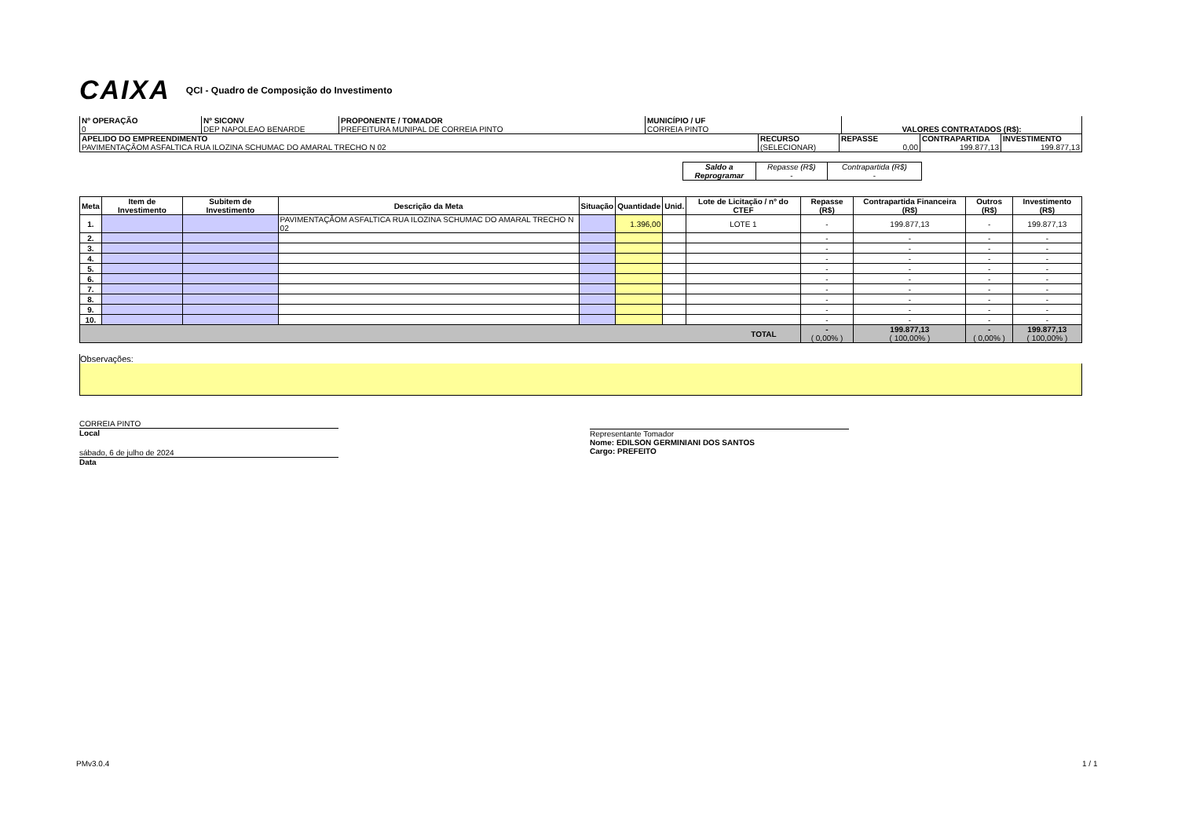CAIXA QCI - Quadro de Composição do Investimento
| Nº OPERAÇÃO 0 | Nº SICONV DEP NAPOLEAO BENARDE | PROPONENTE / TOMADOR PREFEITURA MUNIPAL DE CORREIA PINTO | MUNICÍPIO / UF CORREIA PINTO | VALORES CONTRATADOS (R$): |
| APELIDO DO EMPREENDIMENTO PAVIMENTAÇÃOM ASFALTICA RUA ILOZINA SCHUMAC DO AMARAL TRECHO N 02 | RECURSO (SELECIONAR) | REPASSE 0,00 | CONTRAPARTIDA 199.877,13 | INVESTIMENTO 199.877,13 |
| Saldo a Reprogramar | Repasse (R$) - | Contrapartida (R$) - |
| Meta | Item de Investimento | Subitem de Investimento | Descrição da Meta | Situação | Quantidade | Unid. | Lote de Licitação / nº do CTEF | Repasse (R$) | Contrapartida Financeira (R$) | Outros (R$) | Investimento (R$) |
| --- | --- | --- | --- | --- | --- | --- | --- | --- | --- | --- | --- |
| 1. | | | PAVIMENTAÇÃOM ASFALTICA RUA ILOZINA SCHUMAC DO AMARAL TRECHO N 02 | | 1.396,00 | | LOTE 1 | - | 199.877,13 | - | 199.877,13 |
| 2. | | | | | | | | - | - | - | - |
| 3. | | | | | | | | - | - | - | - |
| 4. | | | | | | | | - | - | - | - |
| 5. | | | | | | | | - | - | - | - |
| 6. | | | | | | | | - | - | - | - |
| 7. | | | | | | | | - | - | - | - |
| 8. | | | | | | | | - | - | - | - |
| 9. | | | | | | | | - | - | - | - |
| 10. | | | | | | | | - | - | - | - |
| TOTAL | | | | | | | | - ( 0,00% ) | 199.877,13 ( 100,00% ) | - ( 0,00% ) | 199.877,13 ( 100,00% ) |
Observações:
CORREIA PINTO
Local
sábado, 6 de julho de 2024
Data
Representante Tomador
Nome: EDILSON GERMINIANI DOS SANTOS
Cargo: PREFEITO
PMv3.0.4 1 / 1